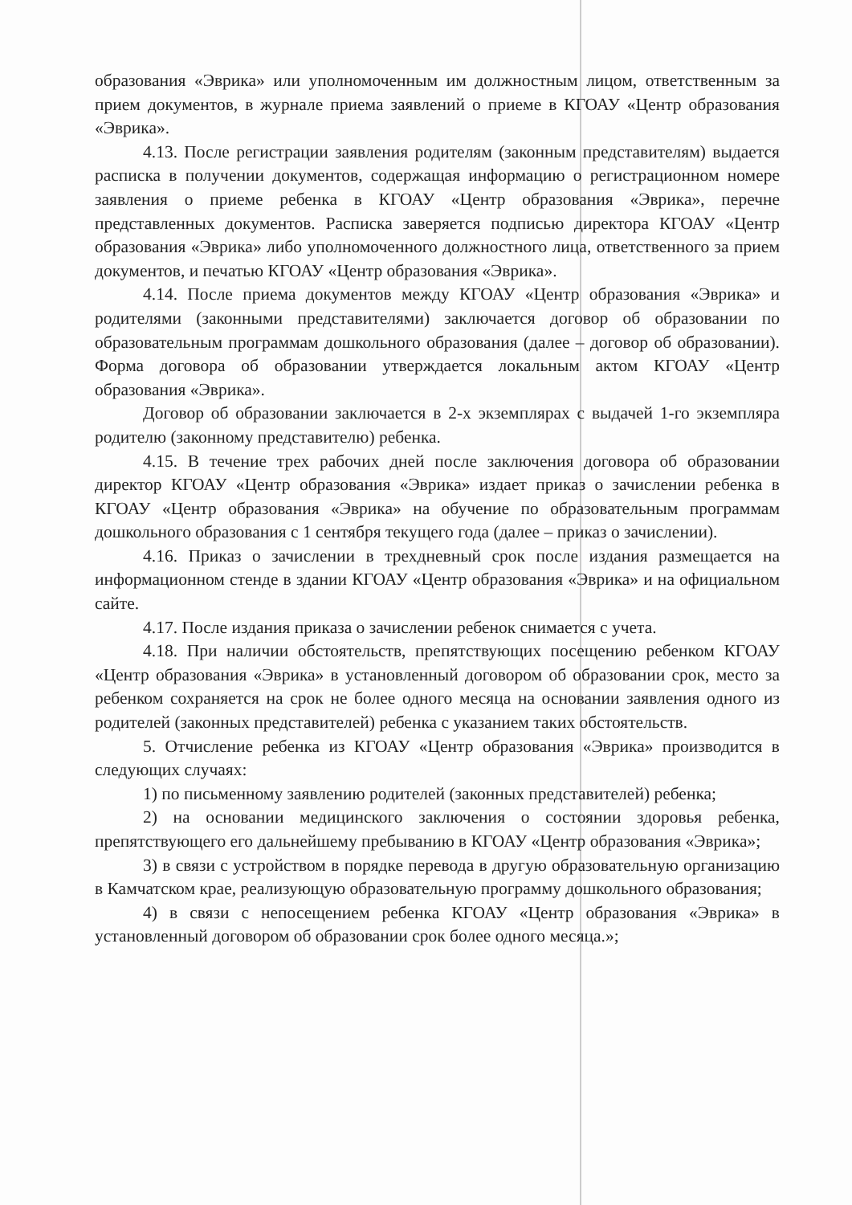образования «Эврика» или уполномоченным им должностным лицом, ответственным за прием документов, в журнале приема заявлений о приеме в КГОАУ «Центр образования «Эврика».
4.13. После регистрации заявления родителям (законным представителям) выдается расписка в получении документов, содержащая информацию о регистрационном номере заявления о приеме ребенка в КГОАУ «Центр образования «Эврика», перечне представленных документов. Расписка заверяется подписью директора КГОАУ «Центр образования «Эврика» либо уполномоченного должностного лица, ответственного за прием документов, и печатью КГОАУ «Центр образования «Эврика».
4.14. После приема документов между КГОАУ «Центр образования «Эврика» и родителями (законными представителями) заключается договор об образовании по образовательным программам дошкольного образования (далее – договор об образовании). Форма договора об образовании утверждается локальным актом КГОАУ «Центр образования «Эврика».
Договор об образовании заключается в 2-х экземплярах с выдачей 1-го экземпляра родителю (законному представителю) ребенка.
4.15. В течение трех рабочих дней после заключения договора об образовании директор КГОАУ «Центр образования «Эврика» издает приказ о зачислении ребенка в КГОАУ «Центр образования «Эврика» на обучение по образовательным программам дошкольного образования с 1 сентября текущего года (далее – приказ о зачислении).
4.16. Приказ о зачислении в трехдневный срок после издания размещается на информационном стенде в здании КГОАУ «Центр образования «Эврика» и на официальном сайте.
4.17. После издания приказа о зачислении ребенок снимается с учета.
4.18. При наличии обстоятельств, препятствующих посещению ребенком КГОАУ «Центр образования «Эврика» в установленный договором об образовании срок, место за ребенком сохраняется на срок не более одного месяца на основании заявления одного из родителей (законных представителей) ребенка с указанием таких обстоятельств.
5. Отчисление ребенка из КГОАУ «Центр образования «Эврика» производится в следующих случаях:
1) по письменному заявлению родителей (законных представителей) ребенка;
2) на основании медицинского заключения о состоянии здоровья ребенка, препятствующего его дальнейшему пребыванию в КГОАУ «Центр образования «Эврика»;
3) в связи с устройством в порядке перевода в другую образовательную организацию в Камчатском крае, реализующую образовательную программу дошкольного образования;
4) в связи с непосещением ребенка КГОАУ «Центр образования «Эврика» в установленный договором об образовании срок более одного месяца.»;